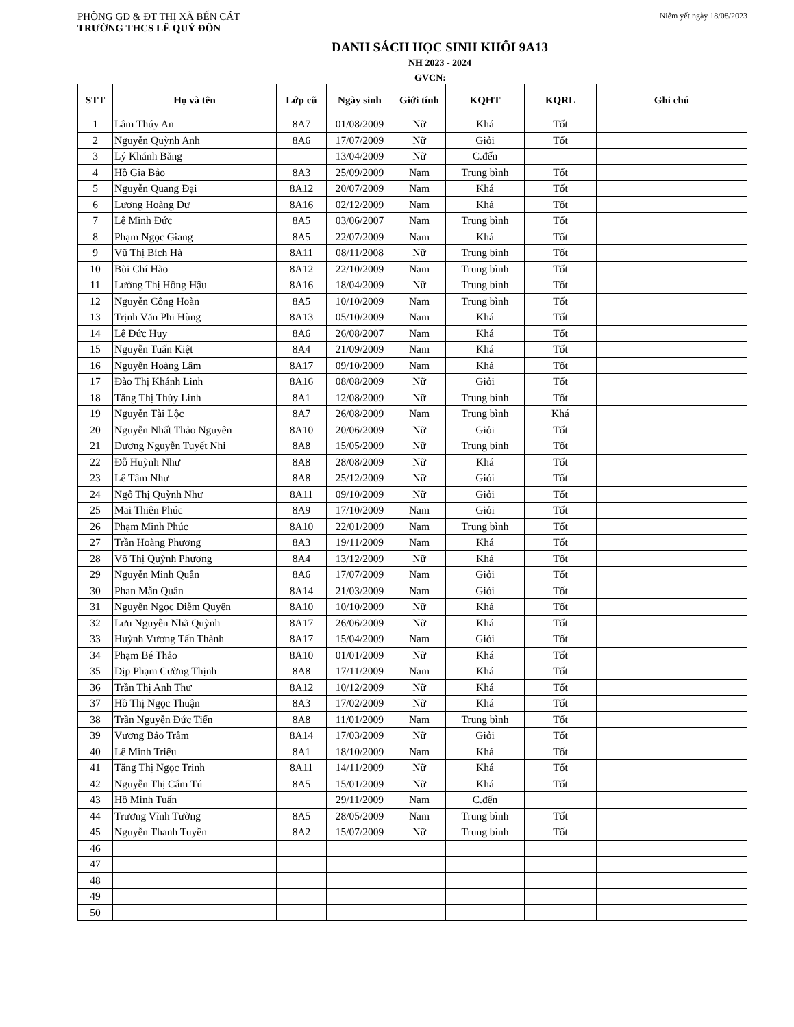PHÒNG GD & ĐT THỊ XÃ BẾN CÁT
Niêm yết ngày 18/08/2023
TRƯỜNG THCS LÊ QUÝ ĐÔN
DANH SÁCH HỌC SINH KHỐI 9A13
NH 2023 - 2024
GVCN:
| STT | Họ và tên | Lớp cũ | Ngày sinh | Giới tính | KQHT | KQRL | Ghi chú |
| --- | --- | --- | --- | --- | --- | --- | --- |
| 1 | Lâm Thúy An | 8A7 | 01/08/2009 | Nữ | Khá | Tốt | |
| 2 | Nguyễn Quỳnh Anh | 8A6 | 17/07/2009 | Nữ | Giỏi | Tốt | |
| 3 | Lý Khánh Băng | | 13/04/2009 | Nữ | C.đến | | |
| 4 | Hồ Gia Bảo | 8A3 | 25/09/2009 | Nam | Trung bình | Tốt | |
| 5 | Nguyễn Quang Đại | 8A12 | 20/07/2009 | Nam | Khá | Tốt | |
| 6 | Lương Hoàng Dư | 8A16 | 02/12/2009 | Nam | Khá | Tốt | |
| 7 | Lê Minh Đức | 8A5 | 03/06/2007 | Nam | Trung bình | Tốt | |
| 8 | Phạm Ngọc Giang | 8A5 | 22/07/2009 | Nam | Khá | Tốt | |
| 9 | Vũ Thị Bích Hà | 8A11 | 08/11/2008 | Nữ | Trung bình | Tốt | |
| 10 | Bùi Chí Hào | 8A12 | 22/10/2009 | Nam | Trung bình | Tốt | |
| 11 | Lường Thị Hồng Hậu | 8A16 | 18/04/2009 | Nữ | Trung bình | Tốt | |
| 12 | Nguyễn Công Hoàn | 8A5 | 10/10/2009 | Nam | Trung bình | Tốt | |
| 13 | Trịnh Văn Phi Hùng | 8A13 | 05/10/2009 | Nam | Khá | Tốt | |
| 14 | Lê Đức Huy | 8A6 | 26/08/2007 | Nam | Khá | Tốt | |
| 15 | Nguyễn Tuấn Kiệt | 8A4 | 21/09/2009 | Nam | Khá | Tốt | |
| 16 | Nguyễn Hoàng Lâm | 8A17 | 09/10/2009 | Nam | Khá | Tốt | |
| 17 | Đào Thị Khánh Linh | 8A16 | 08/08/2009 | Nữ | Giỏi | Tốt | |
| 18 | Tăng Thị Thùy Linh | 8A1 | 12/08/2009 | Nữ | Trung bình | Tốt | |
| 19 | Nguyễn Tài Lộc | 8A7 | 26/08/2009 | Nam | Trung bình | Khá | |
| 20 | Nguyễn Nhất Thảo Nguyên | 8A10 | 20/06/2009 | Nữ | Giỏi | Tốt | |
| 21 | Dương Nguyễn Tuyết Nhi | 8A8 | 15/05/2009 | Nữ | Trung bình | Tốt | |
| 22 | Đỗ Huỳnh Như | 8A8 | 28/08/2009 | Nữ | Khá | Tốt | |
| 23 | Lê Tâm Như | 8A8 | 25/12/2009 | Nữ | Giỏi | Tốt | |
| 24 | Ngô Thị Quỳnh Như | 8A11 | 09/10/2009 | Nữ | Giỏi | Tốt | |
| 25 | Mai Thiên Phúc | 8A9 | 17/10/2009 | Nam | Giỏi | Tốt | |
| 26 | Phạm Minh Phúc | 8A10 | 22/01/2009 | Nam | Trung bình | Tốt | |
| 27 | Trần Hoàng Phương | 8A3 | 19/11/2009 | Nam | Khá | Tốt | |
| 28 | Võ Thị Quỳnh Phương | 8A4 | 13/12/2009 | Nữ | Khá | Tốt | |
| 29 | Nguyễn Minh Quân | 8A6 | 17/07/2009 | Nam | Giỏi | Tốt | |
| 30 | Phan Mẫn Quân | 8A14 | 21/03/2009 | Nam | Giỏi | Tốt | |
| 31 | Nguyễn Ngọc Diễm Quyên | 8A10 | 10/10/2009 | Nữ | Khá | Tốt | |
| 32 | Lưu Nguyễn Nhã Quỳnh | 8A17 | 26/06/2009 | Nữ | Khá | Tốt | |
| 33 | Huỳnh Vương Tấn Thành | 8A17 | 15/04/2009 | Nam | Giỏi | Tốt | |
| 34 | Phạm Bé Thảo | 8A10 | 01/01/2009 | Nữ | Khá | Tốt | |
| 35 | Dịp Phạm Cường Thịnh | 8A8 | 17/11/2009 | Nam | Khá | Tốt | |
| 36 | Trần Thị Anh Thư | 8A12 | 10/12/2009 | Nữ | Khá | Tốt | |
| 37 | Hồ Thị Ngọc Thuận | 8A3 | 17/02/2009 | Nữ | Khá | Tốt | |
| 38 | Trần Nguyễn Đức Tiến | 8A8 | 11/01/2009 | Nam | Trung bình | Tốt | |
| 39 | Vương Bảo Trâm | 8A14 | 17/03/2009 | Nữ | Giỏi | Tốt | |
| 40 | Lê Minh Triệu | 8A1 | 18/10/2009 | Nam | Khá | Tốt | |
| 41 | Tăng Thị Ngọc Trinh | 8A11 | 14/11/2009 | Nữ | Khá | Tốt | |
| 42 | Nguyễn Thị Cẩm Tú | 8A5 | 15/01/2009 | Nữ | Khá | Tốt | |
| 43 | Hồ Minh Tuấn | | 29/11/2009 | Nam | C.đến | | |
| 44 | Trương Vĩnh Tường | 8A5 | 28/05/2009 | Nam | Trung bình | Tốt | |
| 45 | Nguyễn Thanh Tuyền | 8A2 | 15/07/2009 | Nữ | Trung bình | Tốt | |
| 46 | | | | | | | |
| 47 | | | | | | | |
| 48 | | | | | | | |
| 49 | | | | | | | |
| 50 | | | | | | | |